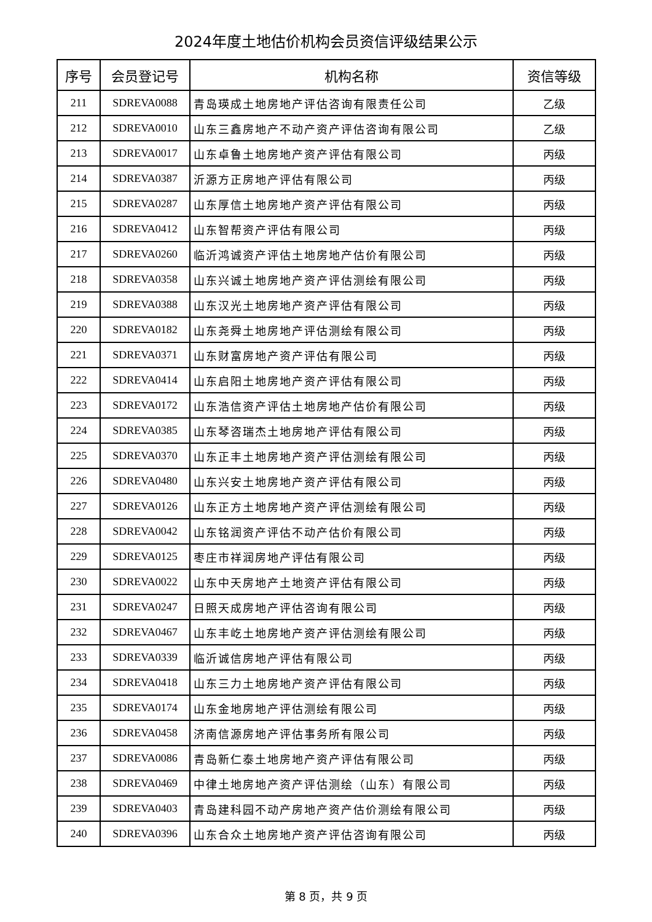2024年度土地估价机构会员资信评级结果公示
| 序号 | 会员登记号 | 机构名称 | 资信等级 |
| --- | --- | --- | --- |
| 211 | SDREVA0088 | 青岛瑛成土地房地产评估咨询有限责任公司 | 乙级 |
| 212 | SDREVA0010 | 山东三鑫房地产不动产资产评估咨询有限公司 | 乙级 |
| 213 | SDREVA0017 | 山东卓鲁土地房地产资产评估有限公司 | 丙级 |
| 214 | SDREVA0387 | 沂源方正房地产评估有限公司 | 丙级 |
| 215 | SDREVA0287 | 山东厚信土地房地产资产评估有限公司 | 丙级 |
| 216 | SDREVA0412 | 山东智帮资产评估有限公司 | 丙级 |
| 217 | SDREVA0260 | 临沂鸿诚资产评估土地房地产估价有限公司 | 丙级 |
| 218 | SDREVA0358 | 山东兴诚土地房地产资产评估测绘有限公司 | 丙级 |
| 219 | SDREVA0388 | 山东汉光土地房地产资产评估有限公司 | 丙级 |
| 220 | SDREVA0182 | 山东尧舜土地房地产评估测绘有限公司 | 丙级 |
| 221 | SDREVA0371 | 山东财富房地产资产评估有限公司 | 丙级 |
| 222 | SDREVA0414 | 山东启阳土地房地产资产评估有限公司 | 丙级 |
| 223 | SDREVA0172 | 山东浩信资产评估土地房地产估价有限公司 | 丙级 |
| 224 | SDREVA0385 | 山东琴咨瑞杰土地房地产评估有限公司 | 丙级 |
| 225 | SDREVA0370 | 山东正丰土地房地产资产评估测绘有限公司 | 丙级 |
| 226 | SDREVA0480 | 山东兴安土地房地产资产评估有限公司 | 丙级 |
| 227 | SDREVA0126 | 山东正方土地房地产资产评估测绘有限公司 | 丙级 |
| 228 | SDREVA0042 | 山东铭润资产评估不动产估价有限公司 | 丙级 |
| 229 | SDREVA0125 | 枣庄市祥润房地产评估有限公司 | 丙级 |
| 230 | SDREVA0022 | 山东中天房地产土地资产评估有限公司 | 丙级 |
| 231 | SDREVA0247 | 日照天成房地产评估咨询有限公司 | 丙级 |
| 232 | SDREVA0467 | 山东丰屹土地房地产资产评估测绘有限公司 | 丙级 |
| 233 | SDREVA0339 | 临沂诚信房地产评估有限公司 | 丙级 |
| 234 | SDREVA0418 | 山东三力土地房地产资产评估有限公司 | 丙级 |
| 235 | SDREVA0174 | 山东金地房地产评估测绘有限公司 | 丙级 |
| 236 | SDREVA0458 | 济南信源房地产评估事务所有限公司 | 丙级 |
| 237 | SDREVA0086 | 青岛新仁泰土地房地产资产评估有限公司 | 丙级 |
| 238 | SDREVA0469 | 中律土地房地产资产评估测绘（山东）有限公司 | 丙级 |
| 239 | SDREVA0403 | 青岛建科园不动产房地产资产估价测绘有限公司 | 丙级 |
| 240 | SDREVA0396 | 山东合众土地房地产资产评估咨询有限公司 | 丙级 |
第 8 页，共 9 页